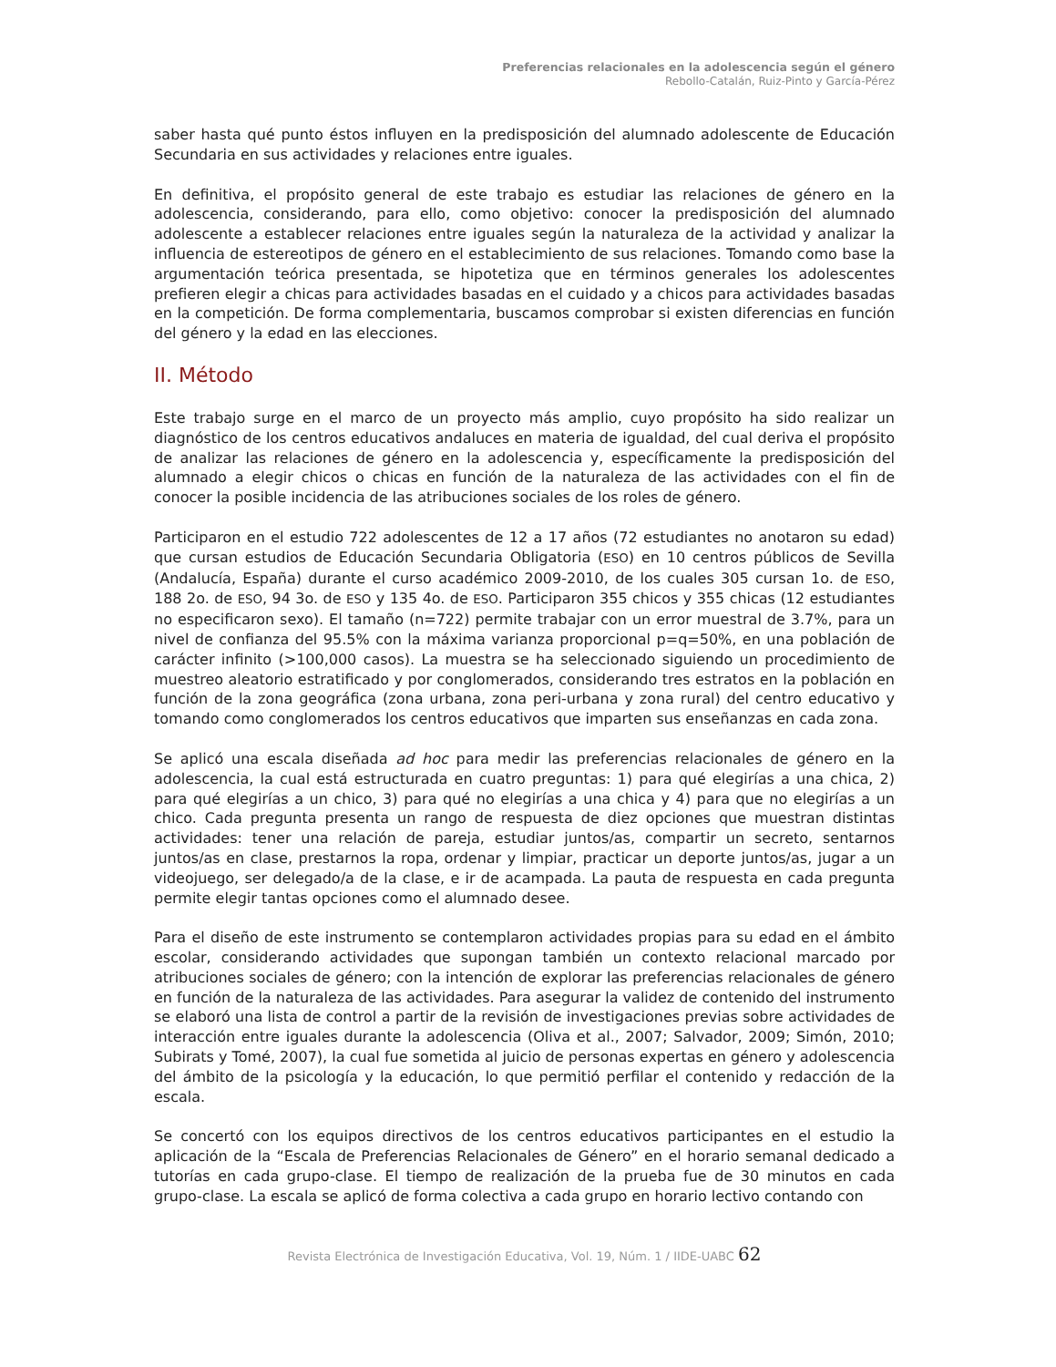Preferencias relacionales en la adolescencia según el género
Rebollo-Catalán, Ruiz-Pinto y García-Pérez
saber hasta qué punto éstos influyen en la predisposición del alumnado adolescente de Educación Secundaria en sus actividades y relaciones entre iguales.
En definitiva, el propósito general de este trabajo es estudiar las relaciones de género en la adolescencia, considerando, para ello, como objetivo: conocer la predisposición del alumnado adolescente a establecer relaciones entre iguales según la naturaleza de la actividad y analizar la influencia de estereotipos de género en el establecimiento de sus relaciones. Tomando como base la argumentación teórica presentada, se hipotetiza que en términos generales los adolescentes prefieren elegir a chicas para actividades basadas en el cuidado y a chicos para actividades basadas en la competición. De forma complementaria, buscamos comprobar si existen diferencias en función del género y la edad en las elecciones.
II. Método
Este trabajo surge en el marco de un proyecto más amplio, cuyo propósito ha sido realizar un diagnóstico de los centros educativos andaluces en materia de igualdad, del cual deriva el propósito de analizar las relaciones de género en la adolescencia y, específicamente la predisposición del alumnado a elegir chicos o chicas en función de la naturaleza de las actividades con el fin de conocer la posible incidencia de las atribuciones sociales de los roles de género.
Participaron en el estudio 722 adolescentes de 12 a 17 años (72 estudiantes no anotaron su edad) que cursan estudios de Educación Secundaria Obligatoria (ESO) en 10 centros públicos de Sevilla (Andalucía, España) durante el curso académico 2009-2010, de los cuales 305 cursan 1o. de ESO, 188 2o. de ESO, 94 3o. de ESO y 135 4o. de ESO. Participaron 355 chicos y 355 chicas (12 estudiantes no especificaron sexo). El tamaño (n=722) permite trabajar con un error muestral de 3.7%, para un nivel de confianza del 95.5% con la máxima varianza proporcional p=q=50%, en una población de carácter infinito (>100,000 casos). La muestra se ha seleccionado siguiendo un procedimiento de muestreo aleatorio estratificado y por conglomerados, considerando tres estratos en la población en función de la zona geográfica (zona urbana, zona peri-urbana y zona rural) del centro educativo y tomando como conglomerados los centros educativos que imparten sus enseñanzas en cada zona.
Se aplicó una escala diseñada ad hoc para medir las preferencias relacionales de género en la adolescencia, la cual está estructurada en cuatro preguntas: 1) para qué elegirías a una chica, 2) para qué elegirías a un chico, 3) para qué no elegirías a una chica y 4) para que no elegirías a un chico. Cada pregunta presenta un rango de respuesta de diez opciones que muestran distintas actividades: tener una relación de pareja, estudiar juntos/as, compartir un secreto, sentarnos juntos/as en clase, prestarnos la ropa, ordenar y limpiar, practicar un deporte juntos/as, jugar a un videojuego, ser delegado/a de la clase, e ir de acampada. La pauta de respuesta en cada pregunta permite elegir tantas opciones como el alumnado desee.
Para el diseño de este instrumento se contemplaron actividades propias para su edad en el ámbito escolar, considerando actividades que supongan también un contexto relacional marcado por atribuciones sociales de género; con la intención de explorar las preferencias relacionales de género en función de la naturaleza de las actividades. Para asegurar la validez de contenido del instrumento se elaboró una lista de control a partir de la revisión de investigaciones previas sobre actividades de interacción entre iguales durante la adolescencia (Oliva et al., 2007; Salvador, 2009; Simón, 2010; Subirats y Tomé, 2007), la cual fue sometida al juicio de personas expertas en género y adolescencia del ámbito de la psicología y la educación, lo que permitió perfilar el contenido y redacción de la escala.
Se concertó con los equipos directivos de los centros educativos participantes en el estudio la aplicación de la “Escala de Preferencias Relacionales de Género” en el horario semanal dedicado a tutorías en cada grupo-clase. El tiempo de realización de la prueba fue de 30 minutos en cada grupo-clase. La escala se aplicó de forma colectiva a cada grupo en horario lectivo contando con
Revista Electrónica de Investigación Educativa, Vol. 19, Núm. 1 / IIDE-UABC 62